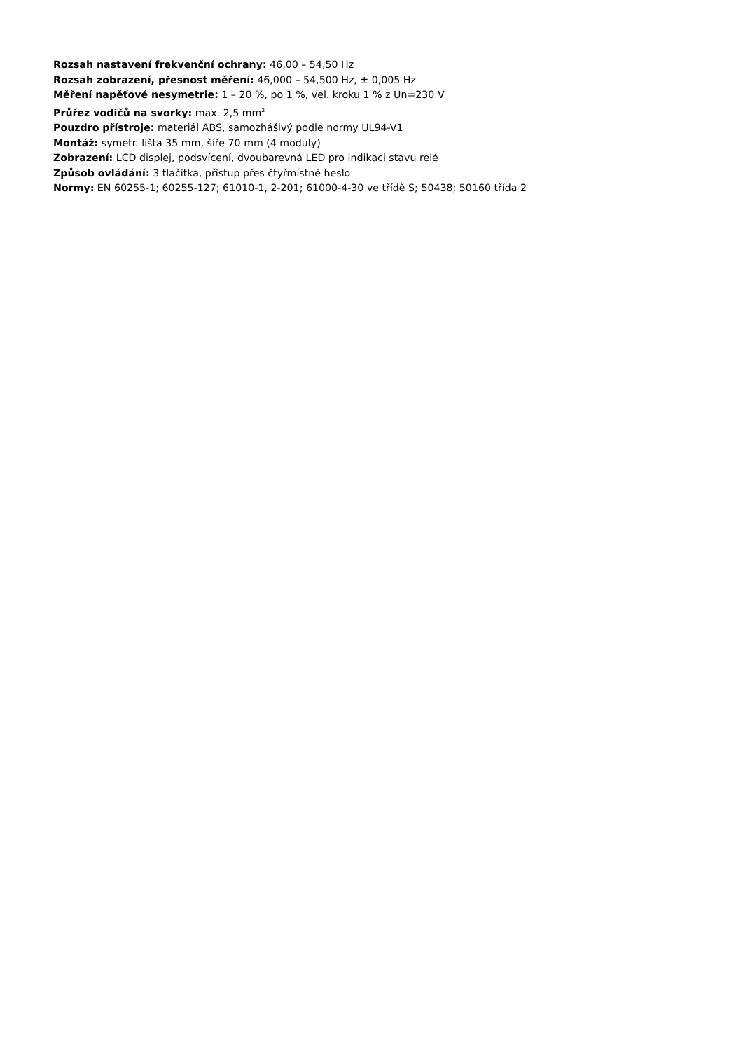Rozsah nastavení frekvenční ochrany: 46,00 – 54,50 Hz
Rozsah zobrazení, přesnost měření: 46,000 – 54,500 Hz, ± 0,005 Hz
Měření napěťové nesymetrie: 1 – 20 %, po 1 %, vel. kroku 1 % z Un=230 V
Průřez vodičů na svorky: max. 2,5 mm<sup>2</sup>
Pouzdro přístroje: materiál ABS, samozhášivý podle normy UL94-V1
Montáž: symetr. lišta 35 mm, šíře 70 mm (4 moduly)
Zobrazení: LCD displej, podsvícení, dvoubarevná LED pro indikaci stavu relé
Způsob ovládání: 3 tlačítka, přístup přes čtyřmístné heslo
Normy: EN 60255-1; 60255-127; 61010-1, 2-201; 61000-4-30 ve třídě S; 50438; 50160 třída 2